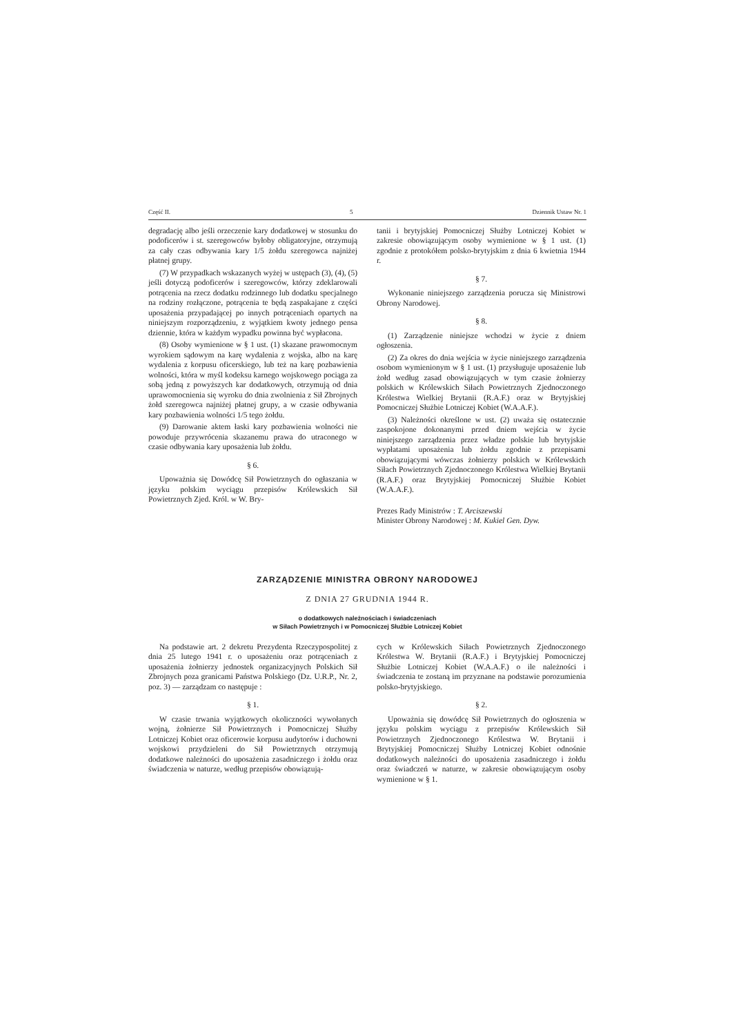Część II. 5 Dziennik Ustaw Nr. 1
degradację albo jeśli orzeczenie kary dodatkowej w stosunku do podoficerów i st. szeregowców byłoby obligatoryjne, otrzymują za cały czas odbywania kary 1/5 żołdu szeregowca najniżej płatnej grupy.
(7) W przypadkach wskazanych wyżej w ustępach (3), (4), (5) jeśli dotyczą podoficerów i szeregowców, którzy zdeklarowali potrącenia na rzecz dodatku rodzinnego lub dodatku specjalnego na rodziny rozłączone, potrącenia te będą zaspakajane z części uposażenia przypadającej po innych potrąceniach opartych na niniejszym rozporządzeniu, z wyjątkiem kwoty jednego pensa dziennie, która w każdym wypadku powinna być wypłacona.
(8) Osoby wymienione w § 1 ust. (1) skazane prawomocnym wyrokiem sądowym na karę wydalenia z wojska, albo na karę wydalenia z korpusu oficerskiego, lub też na karę pozbawienia wolności, która w myśl kodeksu karnego wojskowego pociąga za sobą jedną z powyższych kar dodatkowych, otrzymują od dnia uprawomocnienia się wyroku do dnia zwolnienia z Sił Zbrojnych żołd szeregowca najniżej płatnej grupy, a w czasie odbywania kary pozbawienia wolności 1/5 tego żołdu.
(9) Darowanie aktem łaski kary pozbawienia wolności nie powoduje przywrócenia skazanemu prawa do utraconego w czasie odbywania kary uposażenia lub żołdu.
§ 6.
Upoważnia się Dowódcę Sił Powietrznych do ogłaszania w języku polskim wyciągu przepisów Królewskich Sił Powietrznych Zjed. Król. w W. Bry-
tanii i brytyjskiej Pomocniczej Służby Lotniczej Kobiet w zakresie obowiązującym osoby wymienione w § 1 ust. (1) zgodnie z protokółem polsko-brytyjskim z dnia 6 kwietnia 1944 r.
§ 7.
Wykonanie niniejszego zarządzenia porucza się Ministrowi Obrony Narodowej.
§ 8.
(1) Zarządzenie niniejsze wchodzi w życie z dniem ogłoszenia.
(2) Za okres do dnia wejścia w życie niniejszego zarządzenia osobom wymienionym w § 1 ust. (1) przysługuje uposażenie lub żołd według zasad obowiązujących w tym czasie żołnierzy polskich w Królewskich Siłach Powietrznych Zjednoczonego Królestwa Wielkiej Brytanii (R.A.F.) oraz w Brytyjskiej Pomocniczej Służbie Lotniczej Kobiet (W.A.A.F.).
(3) Należności określone w ust. (2) uważa się ostatecznie zaspokojone dokonanymi przed dniem wejścia w życie niniejszego zarządzenia przez władze polskie lub brytyjskie wypłatami uposażenia lub żołdu zgodnie z przepisami obowiązującymi wówczas żołnierzy polskich w Królewskich Siłach Powietrznych Zjednoczonego Królestwa Wielkiej Brytanii (R.A.F.) oraz Brytyjskiej Pomocniczej Służbie Kobiet (W.A.A.F.).
Prezes Rady Ministrów : T. Arciszewski
Minister Obrony Narodowej : M. Kukiel Gen. Dyw.
ZARZĄDZENIE MINISTRA OBRONY NARODOWEJ
Z DNIA 27 GRUDNIA 1944 R.
o dodatkowych należnościach i świadczeniach
w Siłach Powietrznych i w Pomocniczej Służbie Lotniczej Kobiet
Na podstawie art. 2 dekretu Prezydenta Rzeczypospolitej z dnia 25 lutego 1941 r. o uposażeniu oraz potrąceniach z uposażenia żołnierzy jednostek organizacyjnych Polskich Sił Zbrojnych poza granicami Państwa Polskiego (Dz. U.R.P., Nr. 2, poz. 3) — zarządzam co następuje :
§ 1.
W czasie trwania wyjątkowych okoliczności wywołanych wojną, żołnierze Sił Powietrznych i Pomocniczej Służby Lotniczej Kobiet oraz oficerowie korpusu audytorów i duchowni wojskowi przydzieleni do Sił Powietrznych otrzymują dodatkowe należności do uposażenia zasadniczego i żołdu oraz świadczenia w naturze, według przepisów obowiązują-
cych w Królewskich Siłach Powietrznych Zjednoczonego Królestwa W. Brytanii (R.A.F.) i Brytyjskiej Pomocniczej Służbie Lotniczej Kobiet (W.A.A.F.) o ile należności i świadczenia te zostaną im przyznane na podstawie porozumienia polsko-brytyjskiego.
§ 2.
Upoważnia się dowódcę Sił Powietrznych do ogłoszenia w języku polskim wyciągu z przepisów Królewskich Sił Powietrznych Zjednoczonego Królestwa W. Brytanii i Brytyjskiej Pomocniczej Służby Lotniczej Kobiet odnośnie dodatkowych należności do uposażenia zasadniczego i żołdu oraz świadczeń w naturze, w zakresie obowiązującym osoby wymienione w § 1.